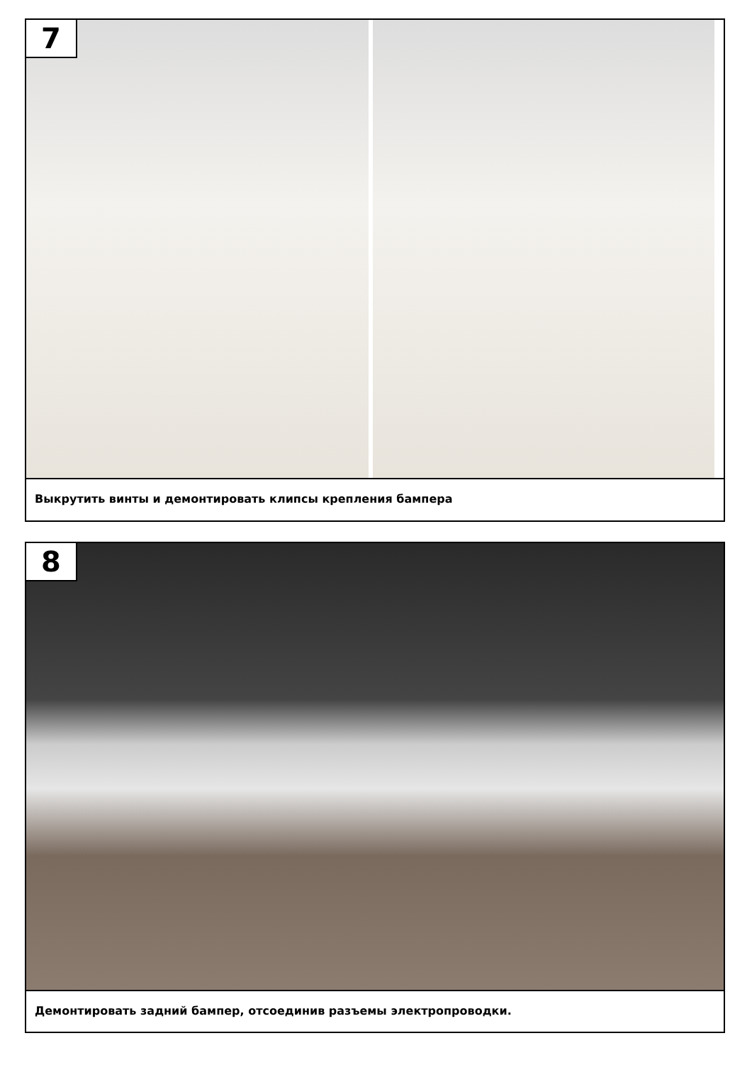7
Выкрутить винты и демонтировать клипсы крепления бампера
8
Демонтировать задний бампер, отсоединив разъемы электропроводки.